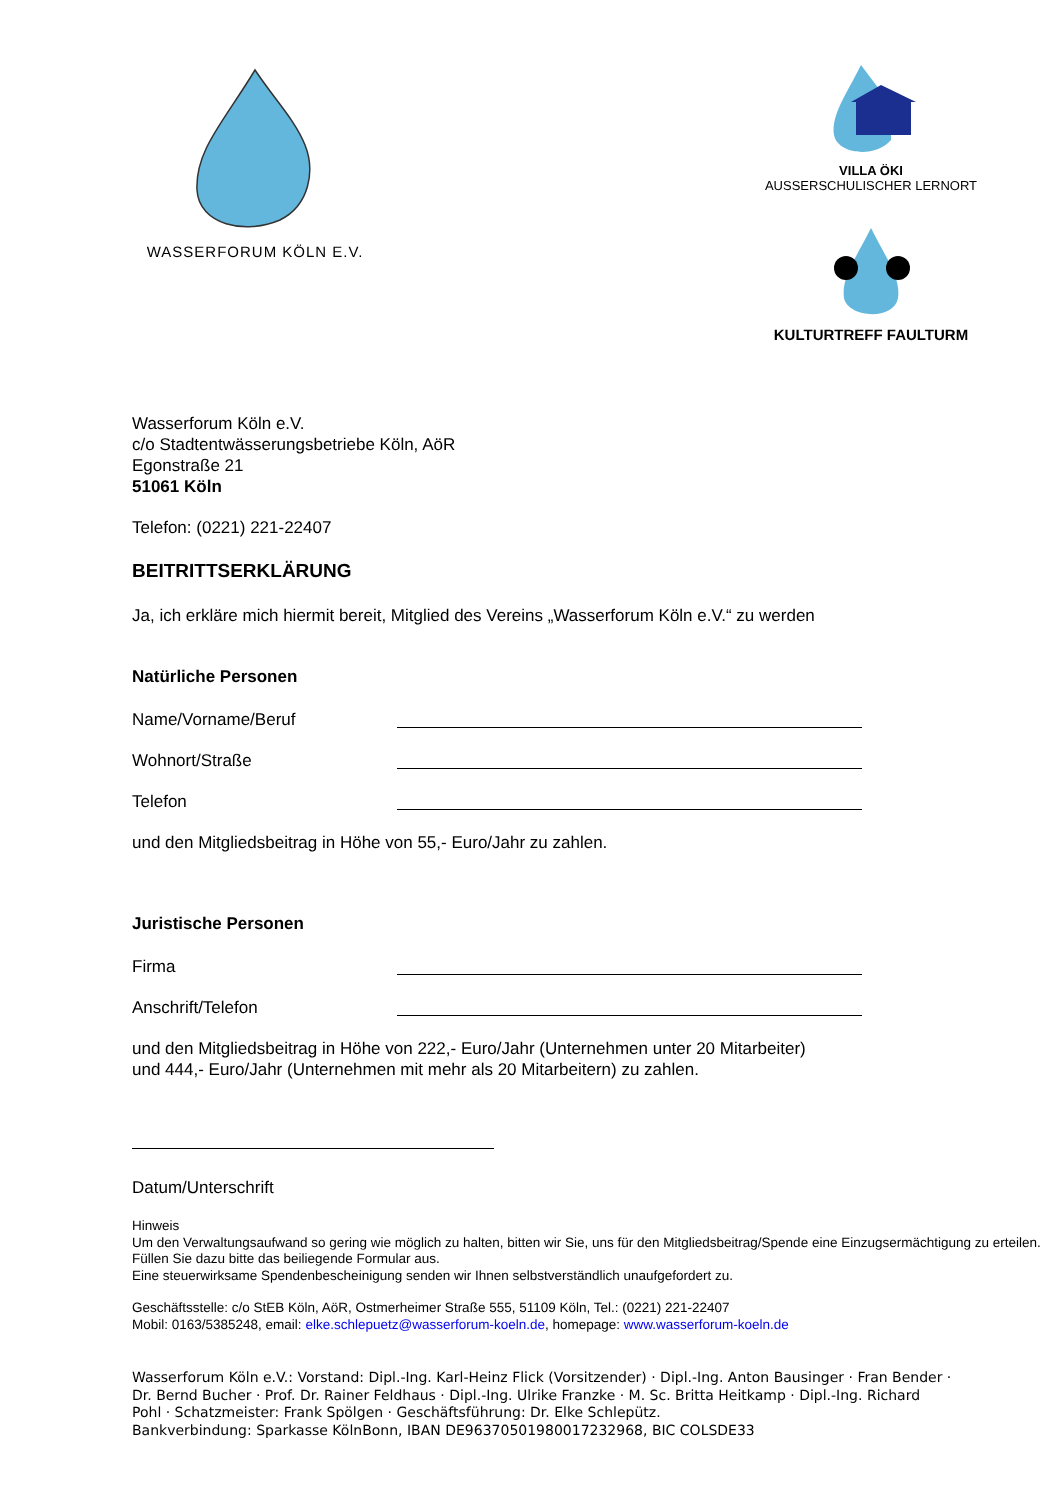WASSERFORUM KÖLN E.V.
VILLA ÖKI
AUSSERSCHULISCHER LERNORT
KULTURTREFF FAULTURM
Wasserforum Köln e.V.
c/o Stadtentwässerungsbetriebe Köln, AöR
Egonstraße 21
51061 Köln
Telefon: (0221) 221-22407
BEITRITTSERKLÄRUNG
Ja, ich erkläre mich hiermit bereit, Mitglied des Vereins „Wasserforum Köln e.V.“ zu werden
Natürliche Personen
Name/Vorname/Beruf
Wohnort/Straße
Telefon
und den Mitgliedsbeitrag in Höhe von 55,- Euro/Jahr zu zahlen.
Juristische Personen
Firma
Anschrift/Telefon
und den Mitgliedsbeitrag in Höhe von 222,- Euro/Jahr (Unternehmen unter 20 Mitarbeiter)
und 444,- Euro/Jahr (Unternehmen mit mehr als 20 Mitarbeitern) zu zahlen.
Datum/Unterschrift
Hinweis
Um den Verwaltungsaufwand so gering wie möglich zu halten, bitten wir Sie, uns für den Mitgliedsbeitrag/Spende eine Einzugsermächtigung zu erteilen. Füllen Sie dazu bitte das beiliegende Formular aus.
Eine steuerwirksame Spendenbescheinigung senden wir Ihnen selbstverständlich unaufgefordert zu.
Geschäftsstelle: c/o StEB Köln, AöR, Ostmerheimer Straße 555, 51109 Köln, Tel.: (0221) 221-22407
Mobil: 0163/5385248, email: elke.schlepuetz@wasserforum-koeln.de, homepage: www.wasserforum-koeln.de
Wasserforum Köln e.V.: Vorstand: Dipl.-Ing. Karl-Heinz Flick (Vorsitzender) · Dipl.-Ing. Anton Bausinger · Fran Bender · Dr. Bernd Bucher · Prof. Dr. Rainer Feldhaus · Dipl.-Ing. Ulrike Franzke · M. Sc. Britta Heitkamp · Dipl.-Ing. Richard Pohl · Schatzmeister: Frank Spölgen · Geschäftsführung: Dr. Elke Schlepütz.
Bankverbindung: Sparkasse KölnBonn, IBAN DE96370501980017232968, BIC COLSDE33